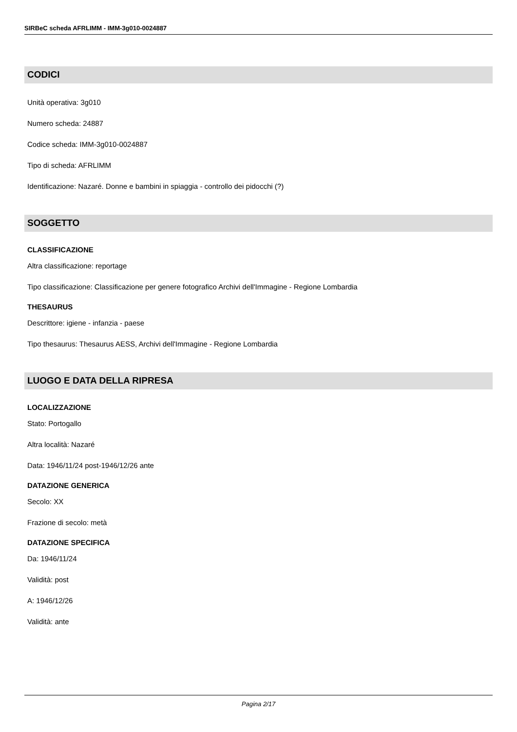SIRBeC scheda AFRLIMM - IMM-3g010-0024887
CODICI
Unità operativa: 3g010
Numero scheda: 24887
Codice scheda: IMM-3g010-0024887
Tipo di scheda: AFRLIMM
Identificazione: Nazaré. Donne e bambini in spiaggia - controllo dei pidocchi (?)
SOGGETTO
CLASSIFICAZIONE
Altra classificazione: reportage
Tipo classificazione: Classificazione per genere fotografico Archivi dell'Immagine - Regione Lombardia
THESAURUS
Descrittore: igiene - infanzia - paese
Tipo thesaurus: Thesaurus AESS, Archivi dell'Immagine - Regione Lombardia
LUOGO E DATA DELLA RIPRESA
LOCALIZZAZIONE
Stato: Portogallo
Altra località: Nazaré
Data: 1946/11/24 post-1946/12/26 ante
DATAZIONE GENERICA
Secolo: XX
Frazione di secolo: metà
DATAZIONE SPECIFICA
Da: 1946/11/24
Validità: post
A: 1946/12/26
Validità: ante
Pagina 2/17